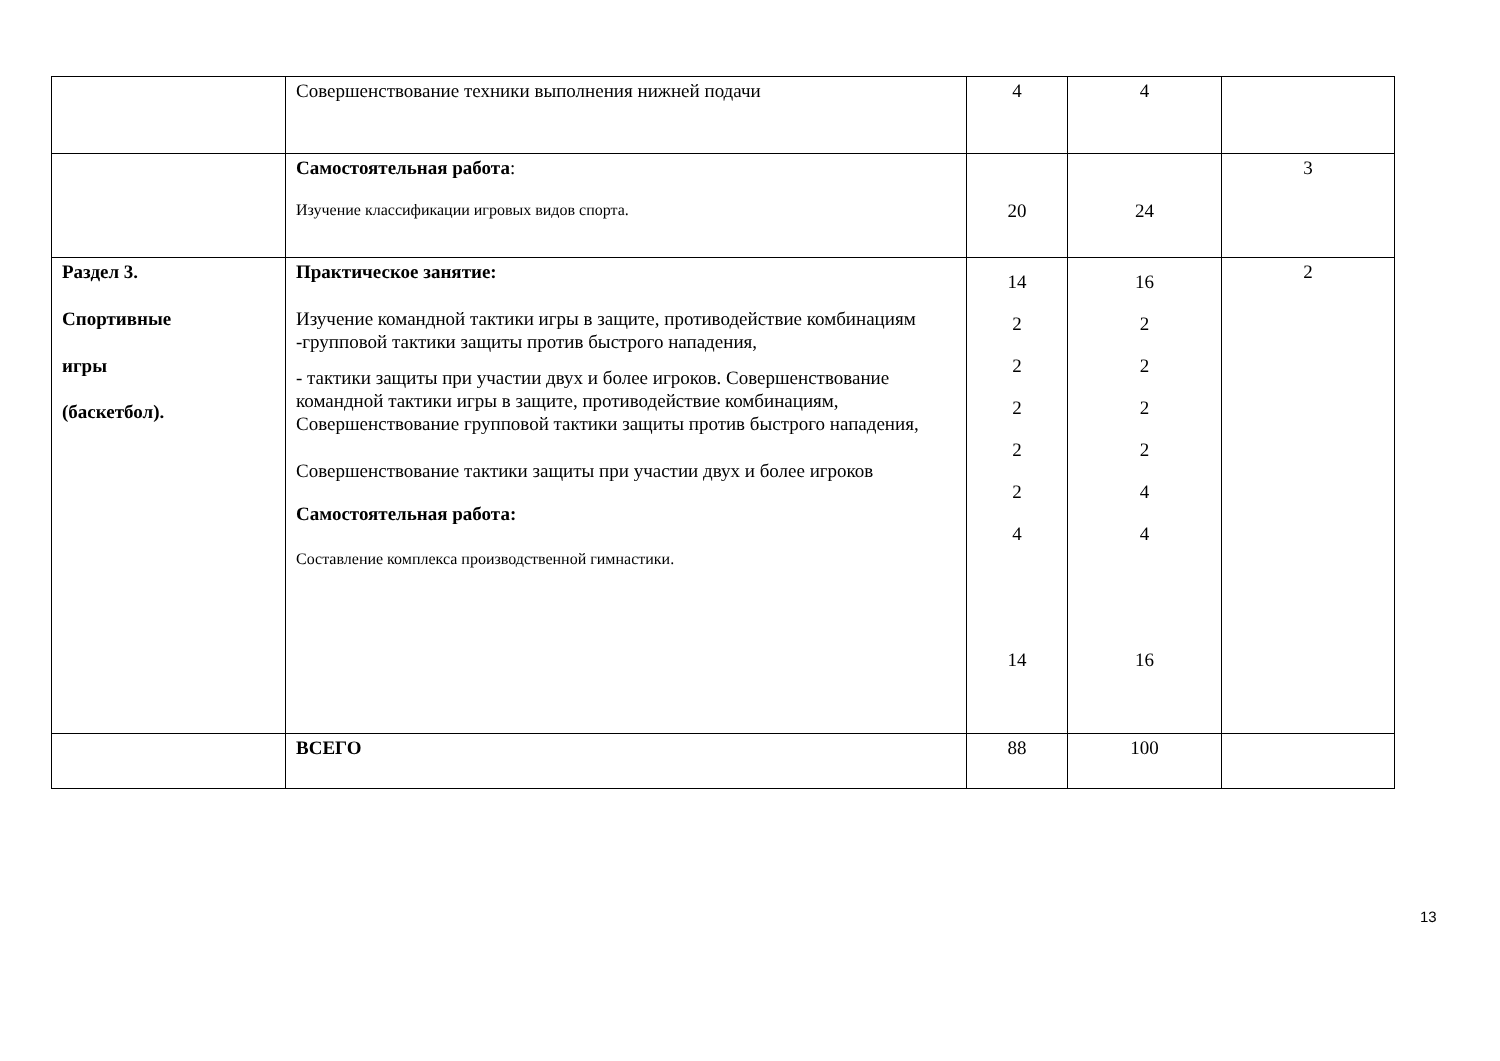| | Совершенствование техники выполнения нижней подачи | 4 | 4 | |
| | Самостоятельная работа : Изучение классификации игровых видов спорта. | 20 | 24 | 3 |
| Раздел 3. Спортивные игры (баскетбол). | Практическое занятие: Изучение командной тактики игры в защите, противодействие комбинациям -групповой тактики защиты против быстрого нападения, - тактики защиты при участии двух и более игроков. Совершенствование командной тактики игры в защите, противодействие комбинациям, Совершенствование групповой тактики защиты против быстрого нападения, Совершенствование тактики защиты при участии двух и более игроков Самостоятельная работа: Составление комплекса производственной гимнастики. | 14 2 2 2 2 2 4 14 | 16 2 2 2 2 4 4 16 | 2 |
| | ВСЕГО | 88 | 100 | |
13